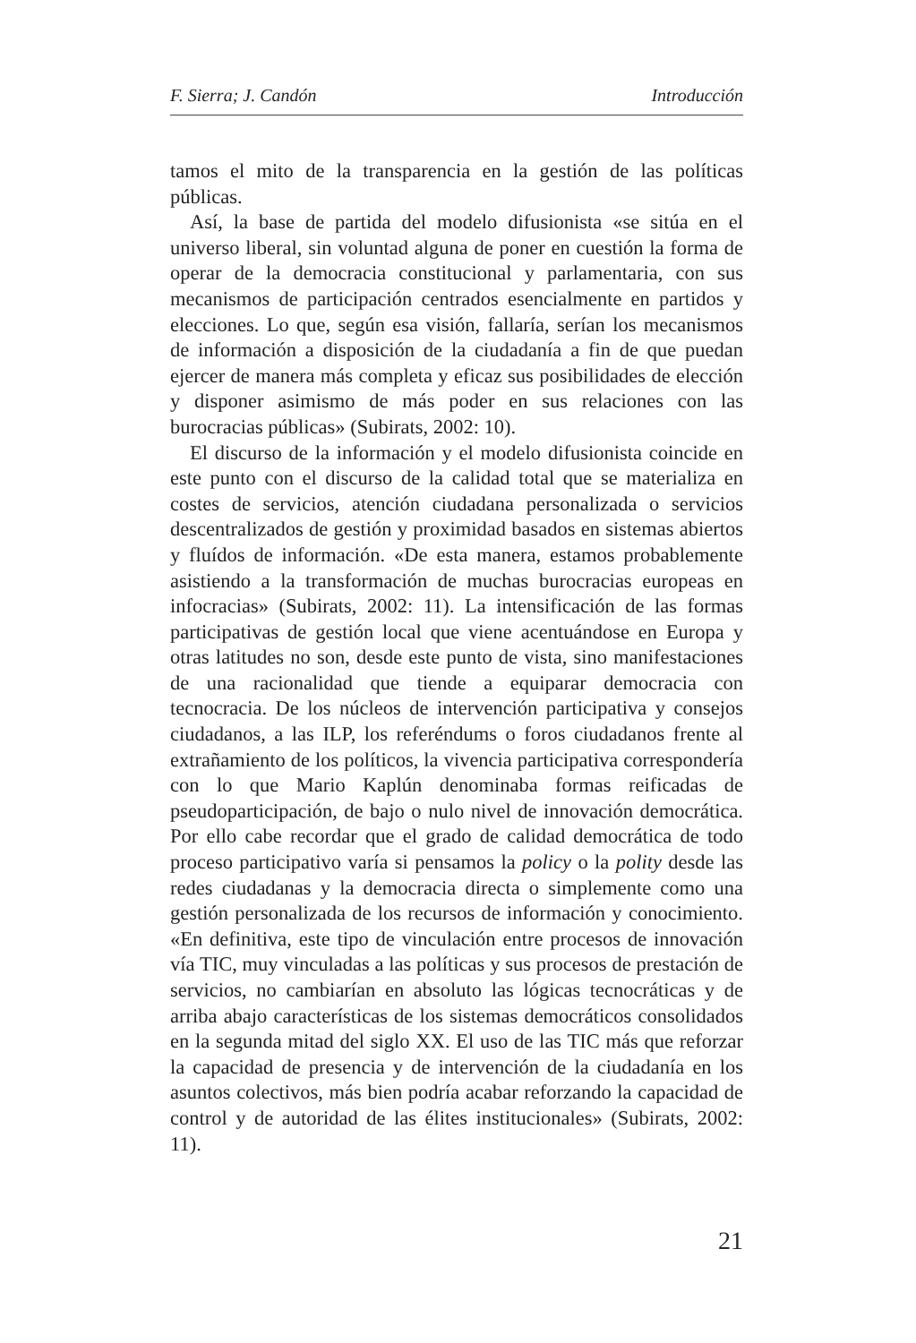F. Sierra; J. Candón Introducción
tamos el mito de la transparencia en la gestión de las políticas públicas.
Así, la base de partida del modelo difusionista «se sitúa en el universo liberal, sin voluntad alguna de poner en cuestión la forma de operar de la democracia constitucional y parlamentaria, con sus mecanismos de participación centrados esencialmente en partidos y elecciones. Lo que, según esa visión, fallaría, serían los mecanismos de información a disposición de la ciudadanía a fin de que puedan ejercer de manera más completa y eficaz sus posibilidades de elección y disponer asimismo de más poder en sus relaciones con las burocracias públicas» (Subirats, 2002: 10).
El discurso de la información y el modelo difusionista coincide en este punto con el discurso de la calidad total que se materializa en costes de servicios, atención ciudadana personalizada o servicios descentralizados de gestión y proximidad basados en sistemas abiertos y fluídos de información. «De esta manera, estamos probablemente asistiendo a la transformación de muchas burocracias europeas en infocracias» (Subirats, 2002: 11). La intensificación de las formas participativas de gestión local que viene acentuándose en Europa y otras latitudes no son, desde este punto de vista, sino manifestaciones de una racionalidad que tiende a equiparar democracia con tecnocracia. De los núcleos de intervención participativa y consejos ciudadanos, a las ILP, los referéndums o foros ciudadanos frente al extrañamiento de los políticos, la vivencia participativa correspondería con lo que Mario Kaplún denominaba formas reificadas de pseudoparticipación, de bajo o nulo nivel de innovación democrática. Por ello cabe recordar que el grado de calidad democrática de todo proceso participativo varía si pensamos la policy o la polity desde las redes ciudadanas y la democracia directa o simplemente como una gestión personalizada de los recursos de información y conocimiento. «En definitiva, este tipo de vinculación entre procesos de innovación vía TIC, muy vinculadas a las políticas y sus procesos de prestación de servicios, no cambiarían en absoluto las lógicas tecnocráticas y de arriba abajo características de los sistemas democráticos consolidados en la segunda mitad del siglo XX. El uso de las TIC más que reforzar la capacidad de presencia y de intervención de la ciudadanía en los asuntos colectivos, más bien podría acabar reforzando la capacidad de control y de autoridad de las élites institucionales» (Subirats, 2002: 11).
21